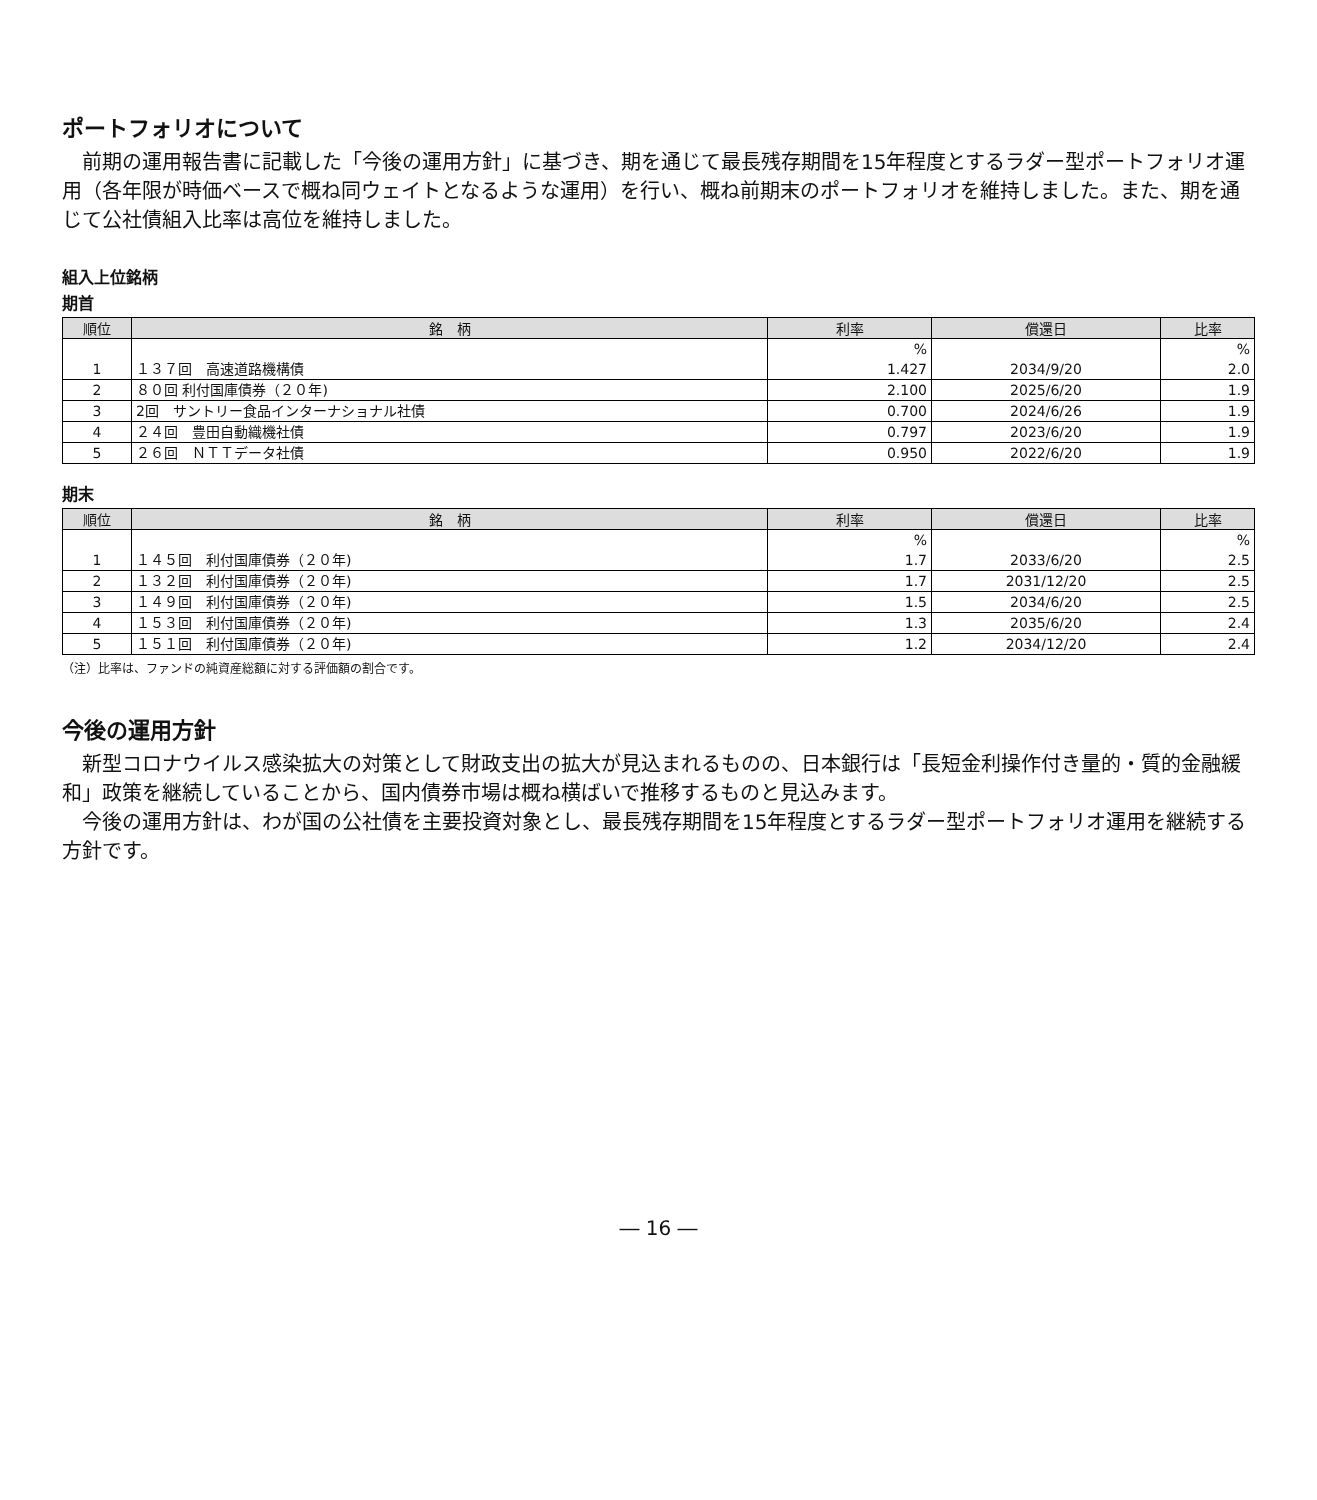ポートフォリオについて
前期の運用報告書に記載した「今後の運用方針」に基づき、期を通じて最長残存期間を15年程度とするラダー型ポートフォリオ運用（各年限が時価ベースで概ね同ウェイトとなるような運用）を行い、概ね前期末のポートフォリオを維持しました。また、期を通じて公社債組入比率は高位を維持しました。
組入上位銘柄
期首
| 順位 | 銘 柄 | 利率 | 償還日 | 比率 |
| --- | --- | --- | --- | --- |
| | | % | | % |
| 1 | １３７回 高速道路機構債 | 1.427 | 2034/9/20 | 2.0 |
| 2 | ８０回 利付国庫債券（２０年) | 2.100 | 2025/6/20 | 1.9 |
| 3 | 2回 サントリー食品インターナショナル社債 | 0.700 | 2024/6/26 | 1.9 |
| 4 | ２４回 豊田自動織機社債 | 0.797 | 2023/6/20 | 1.9 |
| 5 | ２６回 ＮＴＴデータ社債 | 0.950 | 2022/6/20 | 1.9 |
期末
| 順位 | 銘 柄 | 利率 | 償還日 | 比率 |
| --- | --- | --- | --- | --- |
| | | % | | % |
| 1 | １４５回 利付国庫債券（２０年) | 1.7 | 2033/6/20 | 2.5 |
| 2 | １３２回 利付国庫債券（２０年) | 1.7 | 2031/12/20 | 2.5 |
| 3 | １４９回 利付国庫債券（２０年) | 1.5 | 2034/6/20 | 2.5 |
| 4 | １５３回 利付国庫債券（２０年) | 1.3 | 2035/6/20 | 2.4 |
| 5 | １５１回 利付国庫債券（２０年) | 1.2 | 2034/12/20 | 2.4 |
（注）比率は、ファンドの純資産総額に対する評価額の割合です。
今後の運用方針
新型コロナウイルス感染拡大の対策として財政支出の拡大が見込まれるものの、日本銀行は「長短金利操作付き量的・質的金融緩和」政策を継続していることから、国内債券市場は概ね横ばいで推移するものと見込みます。
今後の運用方針は、わが国の公社債を主要投資対象とし、最長残存期間を15年程度とするラダー型ポートフォリオ運用を継続する方針です。
― 16 ―